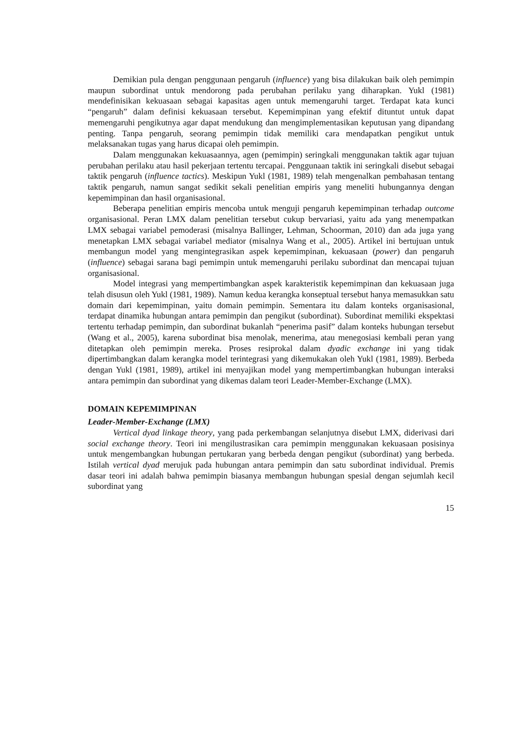Demikian pula dengan penggunaan pengaruh (influence) yang bisa dilakukan baik oleh pemimpin maupun subordinat untuk mendorong pada perubahan perilaku yang diharapkan. Yukl (1981) mendefinisikan kekuasaan sebagai kapasitas agen untuk memengaruhi target. Terdapat kata kunci “pengaruh” dalam definisi kekuasaan tersebut. Kepemimpinan yang efektif dituntut untuk dapat memengaruhi pengikutnya agar dapat mendukung dan mengimplementasikan keputusan yang dipandang penting. Tanpa pengaruh, seorang pemimpin tidak memiliki cara mendapatkan pengikut untuk melaksanakan tugas yang harus dicapai oleh pemimpin.
Dalam menggunakan kekuasaannya, agen (pemimpin) seringkali menggunakan taktik agar tujuan perubahan perilaku atau hasil pekerjaan tertentu tercapai. Penggunaan taktik ini seringkali disebut sebagai taktik pengaruh (influence tactics). Meskipun Yukl (1981, 1989) telah mengenalkan pembahasan tentang taktik pengaruh, namun sangat sedikit sekali penelitian empiris yang meneliti hubungannya dengan kepemimpinan dan hasil organisasional.
Beberapa penelitian empiris mencoba untuk menguji pengaruh kepemimpinan terhadap outcome organisasional. Peran LMX dalam penelitian tersebut cukup bervariasi, yaitu ada yang menempatkan LMX sebagai variabel pemoderasi (misalnya Ballinger, Lehman, Schoorman, 2010) dan ada juga yang menetapkan LMX sebagai variabel mediator (misalnya Wang et al., 2005). Artikel ini bertujuan untuk membangun model yang mengintegrasikan aspek kepemimpinan, kekuasaan (power) dan pengaruh (influence) sebagai sarana bagi pemimpin untuk memengaruhi perilaku subordinat dan mencapai tujuan organisasional.
Model integrasi yang mempertimbangkan aspek karakteristik kepemimpinan dan kekuasaan juga telah disusun oleh Yukl (1981, 1989). Namun kedua kerangka konseptual tersebut hanya memasukkan satu domain dari kepemimpinan, yaitu domain pemimpin. Sementara itu dalam konteks organisasional, terdapat dinamika hubungan antara pemimpin dan pengikut (subordinat). Subordinat memiliki ekspektasi tertentu terhadap pemimpin, dan subordinat bukanlah “penerima pasif” dalam konteks hubungan tersebut (Wang et al., 2005), karena subordinat bisa menolak, menerima, atau menegosiasi kembali peran yang ditetapkan oleh pemimpin mereka. Proses resiprokal dalam dyadic exchange ini yang tidak dipertimbangkan dalam kerangka model terintegrasi yang dikemukakan oleh Yukl (1981, 1989). Berbeda dengan Yukl (1981, 1989), artikel ini menyajikan model yang mempertimbangkan hubungan interaksi antara pemimpin dan subordinat yang dikemas dalam teori Leader-Member-Exchange (LMX).
DOMAIN KEPEMIMPINAN
Leader-Member-Exchange (LMX)
Vertical dyad linkage theory, yang pada perkembangan selanjutnya disebut LMX, diderivasi dari social exchange theory. Teori ini mengilustrasikan cara pemimpin menggunakan kekuasaan posisinya untuk mengembangkan hubungan pertukaran yang berbeda dengan pengikut (subordinat) yang berbeda. Istilah vertical dyad merujuk pada hubungan antara pemimpin dan satu subordinat individual. Premis dasar teori ini adalah bahwa pemimpin biasanya membangun hubungan spesial dengan sejumlah kecil subordinat yang
15